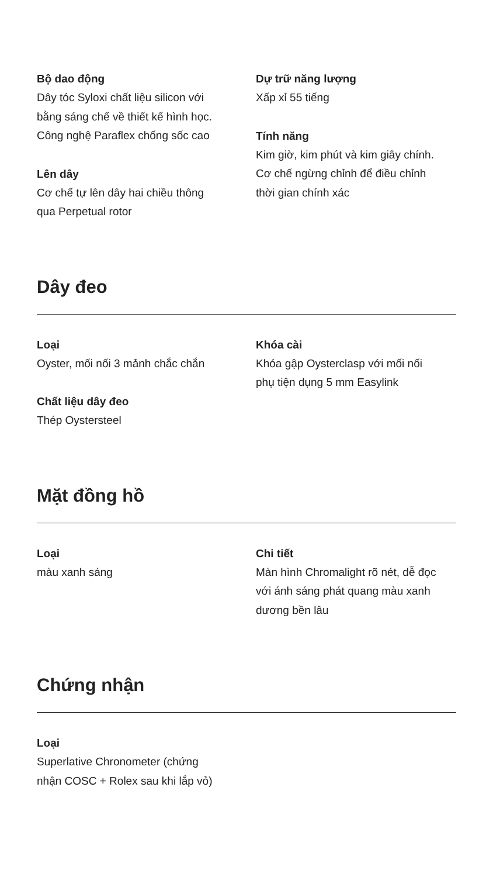Bộ dao động
Dây tóc Syloxi chất liệu silicon với bằng sáng chế về thiết kế hình học. Công nghệ Paraflex chống sốc cao
Lên dây
Cơ chế tự lên dây hai chiều thông qua Perpetual rotor
Dự trữ năng lượng
Xấp xỉ 55 tiếng
Tính năng
Kim giờ, kim phút và kim giây chính. Cơ chế ngừng chỉnh để điều chỉnh thời gian chính xác
Dây đeo
Loại
Oyster, mối nối 3 mảnh chắc chắn
Chất liệu dây đeo
Thép Oystersteel
Khóa cài
Khóa gập Oysterclasp với mối nối phụ tiện dụng 5 mm Easylink
Mặt đồng hồ
Loại
màu xanh sáng
Chi tiết
Màn hình Chromalight rõ nét, dễ đọc với ánh sáng phát quang màu xanh dương bền lâu
Chứng nhận
Loại
Superlative Chronometer (chứng nhận COSC + Rolex sau khi lắp vỏ)